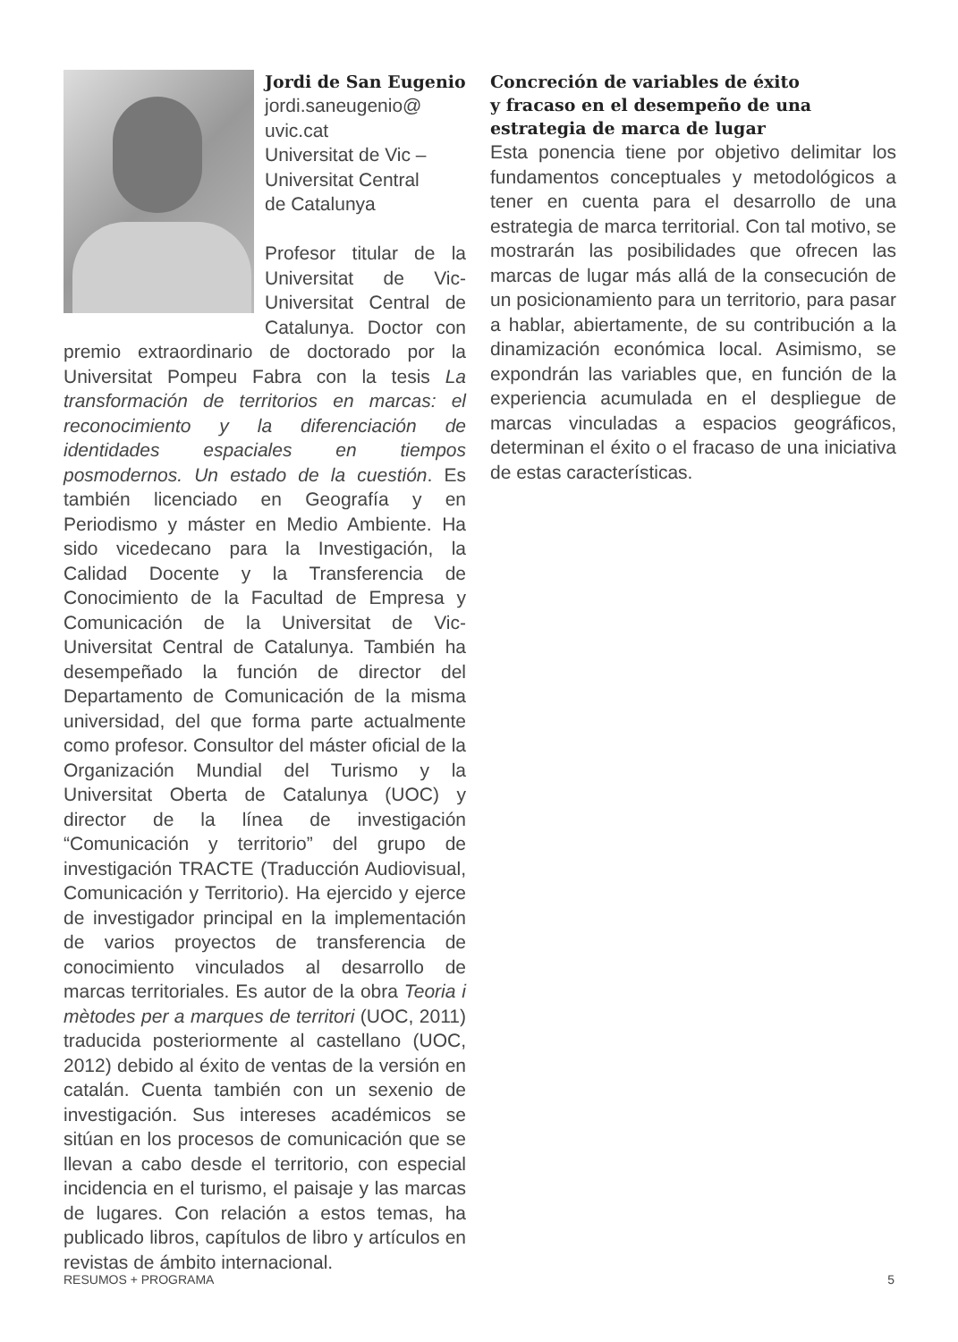Jordi de San Eugenio
jordi.saneugenio@
uvic.cat
Universitat de Vic –
Universitat Central
de Catalunya
Profesor titular de la Universitat de Vic-Universitat Central de Catalunya. Doctor con premio extraordinario de doctorado por la Universitat Pompeu Fabra con la tesis La transformación de territorios en marcas: el reconocimiento y la diferenciación de identidades espaciales en tiempos posmodernos. Un estado de la cuestión. Es también licenciado en Geografía y en Periodismo y máster en Medio Ambiente. Ha sido vicedecano para la Investigación, la Calidad Docente y la Transferencia de Conocimiento de la Facultad de Empresa y Comunicación de la Universitat de Vic-Universitat Central de Catalunya. También ha desempeñado la función de director del Departamento de Comunicación de la misma universidad, del que forma parte actualmente como profesor. Consultor del máster oficial de la Organización Mundial del Turismo y la Universitat Oberta de Catalunya (UOC) y director de la línea de investigación “Comunicación y territorio” del grupo de investigación TRACTE (Traducción Audiovisual, Comunicación y Territorio). Ha ejercido y ejerce de investigador principal en la implementación de varios proyectos de transferencia de conocimiento vinculados al desarrollo de marcas territoriales. Es autor de la obra Teoria i mètodes per a marques de territori (UOC, 2011) traducida posteriormente al castellano (UOC, 2012) debido al éxito de ventas de la versión en catalán. Cuenta también con un sexenio de investigación. Sus intereses académicos se sitúan en los procesos de comunicación que se llevan a cabo desde el territorio, con especial incidencia en el turismo, el paisaje y las marcas de lugares. Con relación a estos temas, ha publicado libros, capítulos de libro y artículos en revistas de ámbito internacional.
Concreción de variables de éxito
y fracaso en el desempeño de una
estrategia de marca de lugar
Esta ponencia tiene por objetivo delimitar los fundamentos conceptuales y metodológicos a tener en cuenta para el desarrollo de una estrategia de marca territorial. Con tal motivo, se mostrarán las posibilidades que ofrecen las marcas de lugar más allá de la consecución de un posicionamiento para un territorio, para pasar a hablar, abiertamente, de su contribución a la dinamización económica local. Asimismo, se expondrán las variables que, en función de la experiencia acumulada en el despliegue de marcas vinculadas a espacios geográficos, determinan el éxito o el fracaso de una iniciativa de estas características.
RESUMOS + PROGRAMA 5